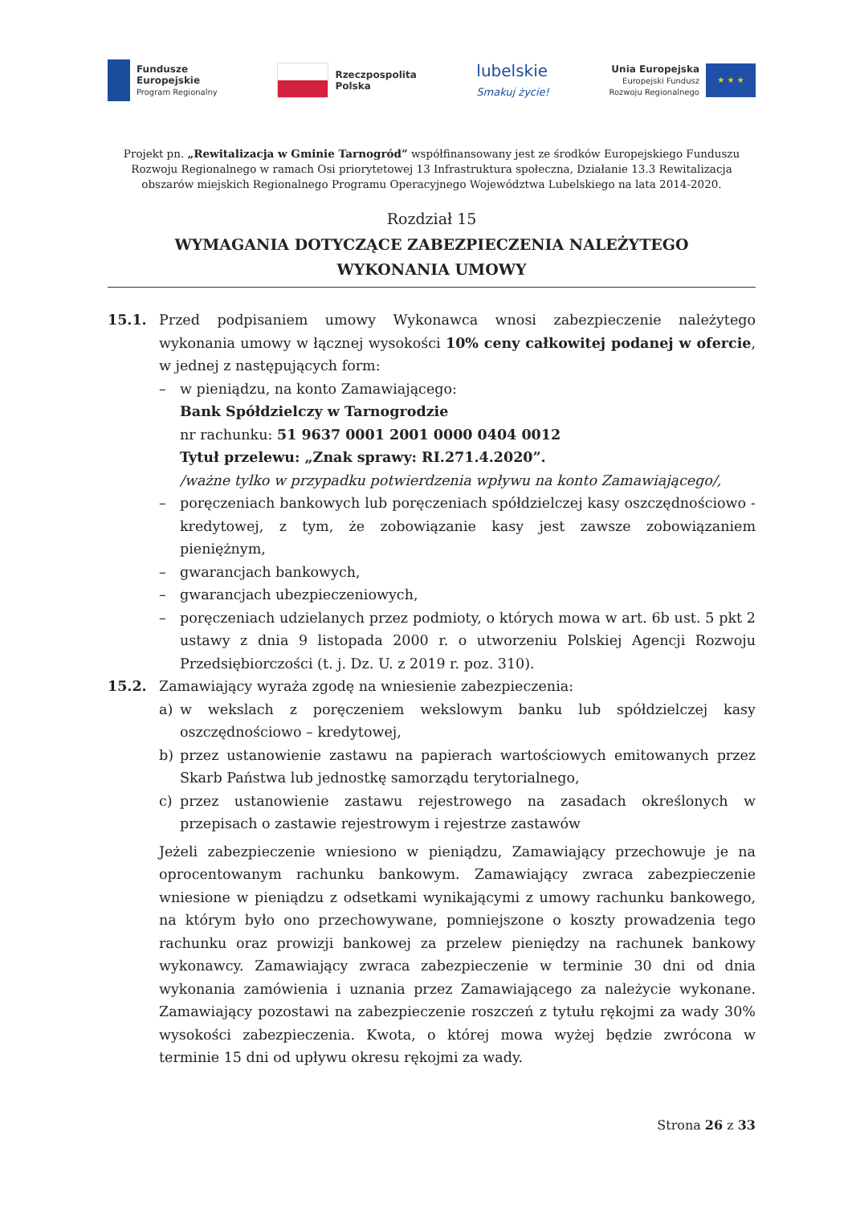Fundusze
Europejskie
Program Regionalny
Rzeczpospolita
Polska
lubelskie
Smakuj życie!
Unia Europejska
Europejski Fundusz
Rozwoju Regionalnego
★ ★ ★
Projekt pn. „Rewitalizacja w Gminie Tarnogród” współfinansowany jest ze środków Europejskiego Funduszu Rozwoju Regionalnego w ramach Osi priorytetowej 13 Infrastruktura społeczna, Działanie 13.3 Rewitalizacja obszarów miejskich Regionalnego Programu Operacyjnego Województwa Lubelskiego na lata 2014-2020.
Rozdział 15
WYMAGANIA DOTYCZĄCE ZABEZPIECZENIA NALEŻYTEGO
WYKONANIA UMOWY
15.1. Przed podpisaniem umowy Wykonawca wnosi zabezpieczenie należytego wykonania umowy w łącznej wysokości 10% ceny całkowitej podanej w ofercie, w jednej z następujących form:
– w pieniądzu, na konto Zamawiającego:
Bank Spółdzielczy w Tarnogrodzie
nr rachunku: 51 9637 0001 2001 0000 0404 0012
Tytuł przelewu: „Znak sprawy: RI.271.4.2020”.
/ważne tylko w przypadku potwierdzenia wpływu na konto Zamawiającego/,
– poręczeniach bankowych lub poręczeniach spółdzielczej kasy oszczędnościowo - kredytowej, z tym, że zobowiązanie kasy jest zawsze zobowiązaniem pieniężnym,
– gwarancjach bankowych,
– gwarancjach ubezpieczeniowych,
– poręczeniach udzielanych przez podmioty, o których mowa w art. 6b ust. 5 pkt 2 ustawy z dnia 9 listopada 2000 r. o utworzeniu Polskiej Agencji Rozwoju Przedsiębiorczości (t. j. Dz. U. z 2019 r. poz. 310).
15.2. Zamawiający wyraża zgodę na wniesienie zabezpieczenia:
a) w wekslach z poręczeniem wekslowym banku lub spółdzielczej kasy oszczędnościowo – kredytowej,
b) przez ustanowienie zastawu na papierach wartościowych emitowanych przez Skarb Państwa lub jednostkę samorządu terytorialnego,
c) przez ustanowienie zastawu rejestrowego na zasadach określonych w przepisach o zastawie rejestrowym i rejestrze zastawów
Jeżeli zabezpieczenie wniesiono w pieniądzu, Zamawiający przechowuje je na oprocentowanym rachunku bankowym. Zamawiający zwraca zabezpieczenie wniesione w pieniądzu z odsetkami wynikającymi z umowy rachunku bankowego, na którym było ono przechowywane, pomniejszone o koszty prowadzenia tego rachunku oraz prowizji bankowej za przelew pieniędzy na rachunek bankowy wykonawcy. Zamawiający zwraca zabezpieczenie w terminie 30 dni od dnia wykonania zamówienia i uznania przez Zamawiającego za należycie wykonane. Zamawiający pozostawi na zabezpieczenie roszczeń z tytułu rękojmi za wady 30% wysokości zabezpieczenia. Kwota, o której mowa wyżej będzie zwrócona w terminie 15 dni od upływu okresu rękojmi za wady.
Strona 26 z 33